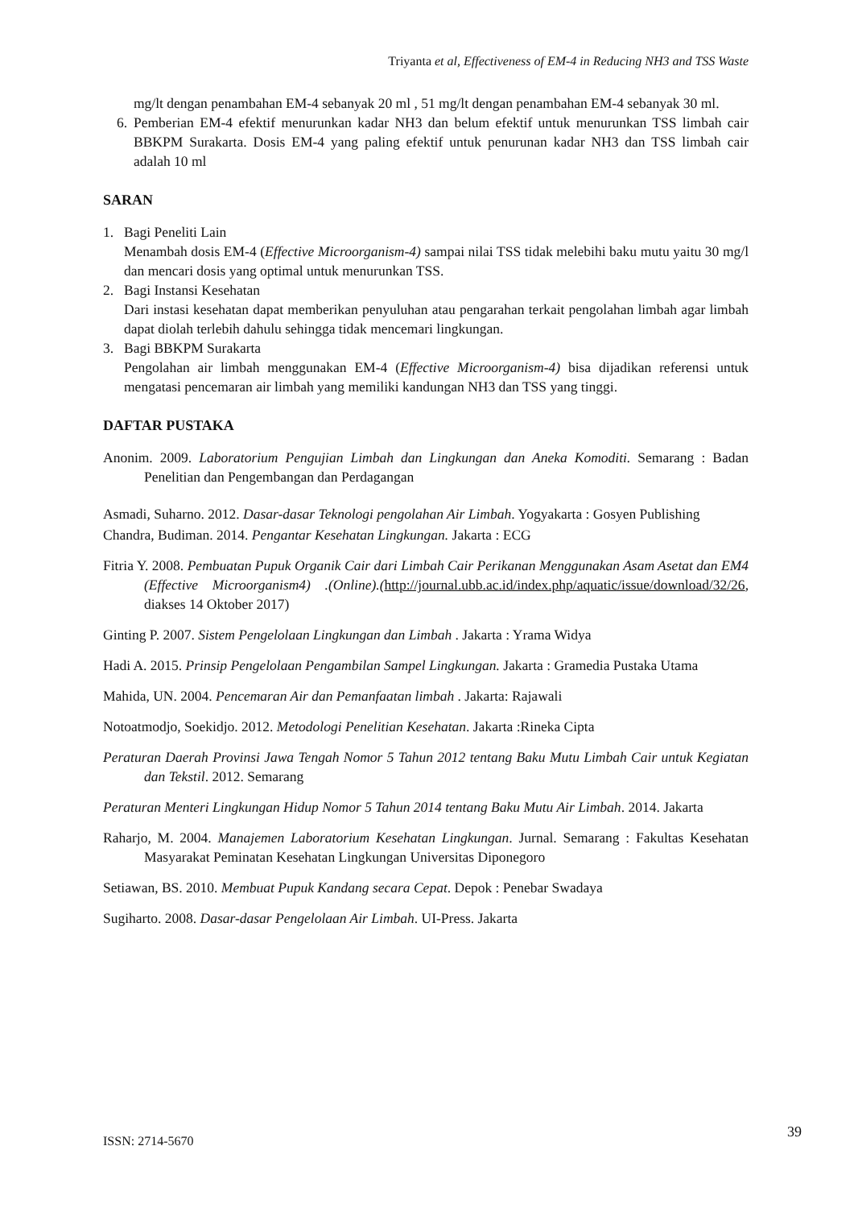Triyanta et al, Effectiveness of EM-4 in Reducing NH3 and TSS Waste
mg/lt dengan penambahan EM-4 sebanyak 20 ml , 51 mg/lt dengan penambahan EM-4 sebanyak 30 ml.
6. Pemberian EM-4 efektif menurunkan kadar NH3 dan belum efektif untuk menurunkan TSS limbah cair BBKPM Surakarta. Dosis EM-4 yang paling efektif untuk penurunan kadar NH3 dan TSS limbah cair adalah 10 ml
SARAN
1.
Bagi Peneliti Lain
Menambah dosis EM-4 (Effective Microorganism-4) sampai nilai TSS tidak melebihi baku mutu yaitu 30 mg/l dan mencari dosis yang optimal untuk menurunkan TSS.
2.
Bagi Instansi Kesehatan
Dari instasi kesehatan dapat memberikan penyuluhan atau pengarahan terkait pengolahan limbah agar limbah dapat diolah terlebih dahulu sehingga tidak mencemari lingkungan.
3.
Bagi BBKPM Surakarta
Pengolahan air limbah menggunakan EM-4 (Effective Microorganism-4) bisa dijadikan referensi untuk mengatasi pencemaran air limbah yang memiliki kandungan NH3 dan TSS yang tinggi.
DAFTAR PUSTAKA
Anonim. 2009. Laboratorium Pengujian Limbah dan Lingkungan dan Aneka Komoditi. Semarang : Badan Penelitian dan Pengembangan dan Perdagangan
Asmadi, Suharno. 2012. Dasar-dasar Teknologi pengolahan Air Limbah. Yogyakarta : Gosyen Publishing
Chandra, Budiman. 2014. Pengantar Kesehatan Lingkungan. Jakarta : ECG
Fitria Y. 2008. Pembuatan Pupuk Organik Cair dari Limbah Cair Perikanan Menggunakan Asam Asetat dan EM4 (Effective Microorganism4) .(Online).(http://journal.ubb.ac.id/index.php/aquatic/issue/download/32/26, diakses 14 Oktober 2017)
Ginting P. 2007. Sistem Pengelolaan Lingkungan dan Limbah . Jakarta : Yrama Widya
Hadi A. 2015. Prinsip Pengelolaan Pengambilan Sampel Lingkungan. Jakarta : Gramedia Pustaka Utama
Mahida, UN. 2004. Pencemaran Air dan Pemanfaatan limbah . Jakarta: Rajawali
Notoatmodjo, Soekidjo. 2012. Metodologi Penelitian Kesehatan. Jakarta :Rineka Cipta
Peraturan Daerah Provinsi Jawa Tengah Nomor 5 Tahun 2012 tentang Baku Mutu Limbah Cair untuk Kegiatan dan Tekstil. 2012. Semarang
Peraturan Menteri Lingkungan Hidup Nomor 5 Tahun 2014 tentang Baku Mutu Air Limbah. 2014. Jakarta
Raharjo, M. 2004. Manajemen Laboratorium Kesehatan Lingkungan. Jurnal. Semarang : Fakultas Kesehatan Masyarakat Peminatan Kesehatan Lingkungan Universitas Diponegoro
Setiawan, BS. 2010. Membuat Pupuk Kandang secara Cepat. Depok : Penebar Swadaya
Sugiharto. 2008. Dasar-dasar Pengelolaan Air Limbah. UI-Press. Jakarta
39
ISSN: 2714-5670